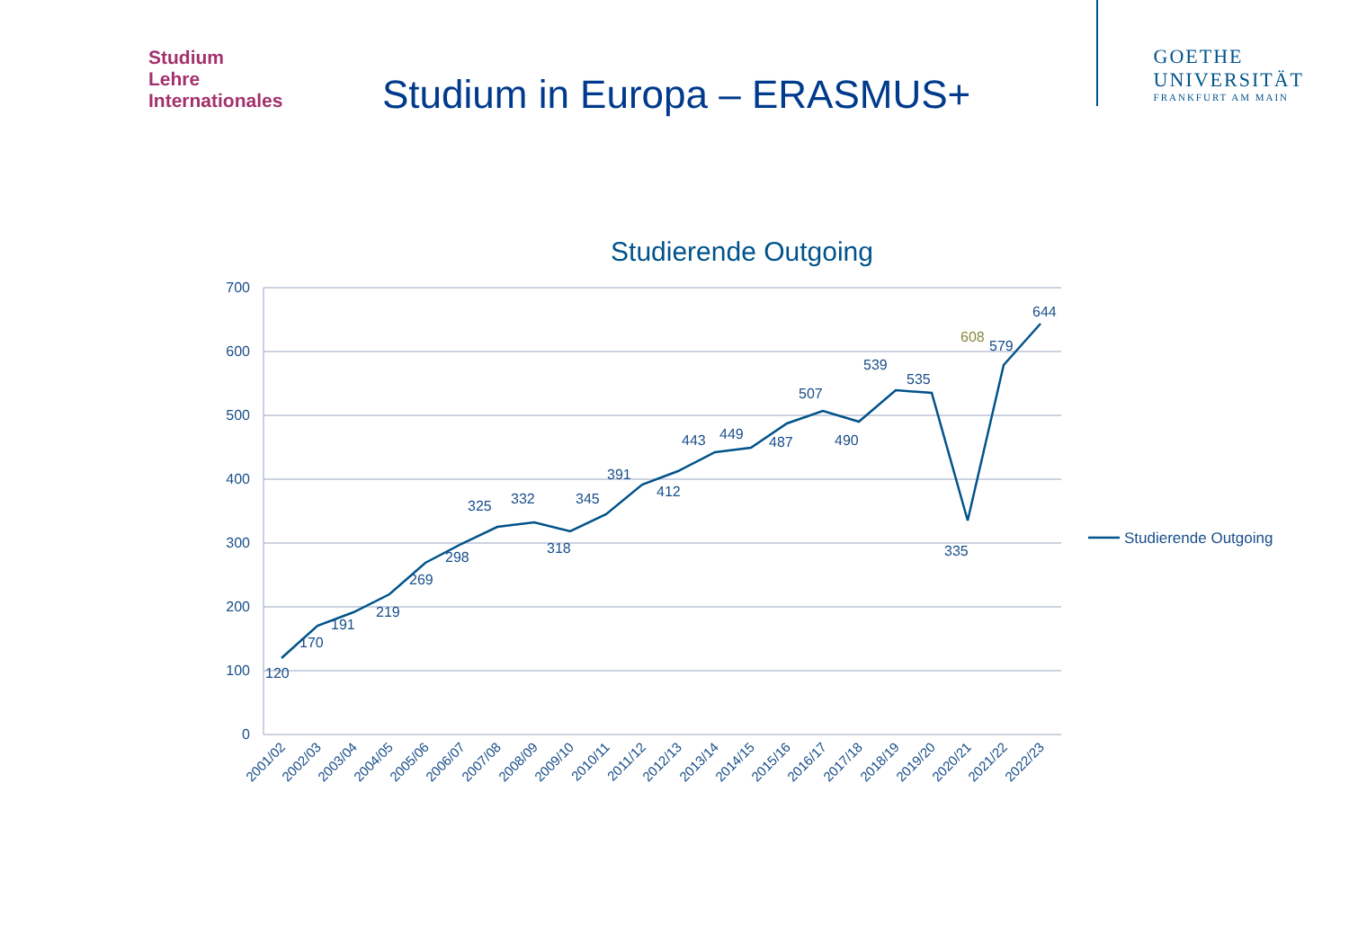Studium
Lehre
Internationales
Studium in Europa – ERASMUS+
GOETHE
UNIVERSITÄT
FRANKFURT AM MAIN
Studierende Outgoing
700
600
500
400
300
200
100
0
120
170
191
219
269
298
325
332
318
345
391
412
443
449
487
507
490
539
535
335
579
644
608
2001/02
2002/03
2003/04
2004/05
2005/06
2006/07
2007/08
2008/09
2009/10
2010/11
2011/12
2012/13
2013/14
2014/15
2015/16
2016/17
2017/18
2018/19
2019/20
2020/21
2021/22
2022/23
Studierende Outgoing